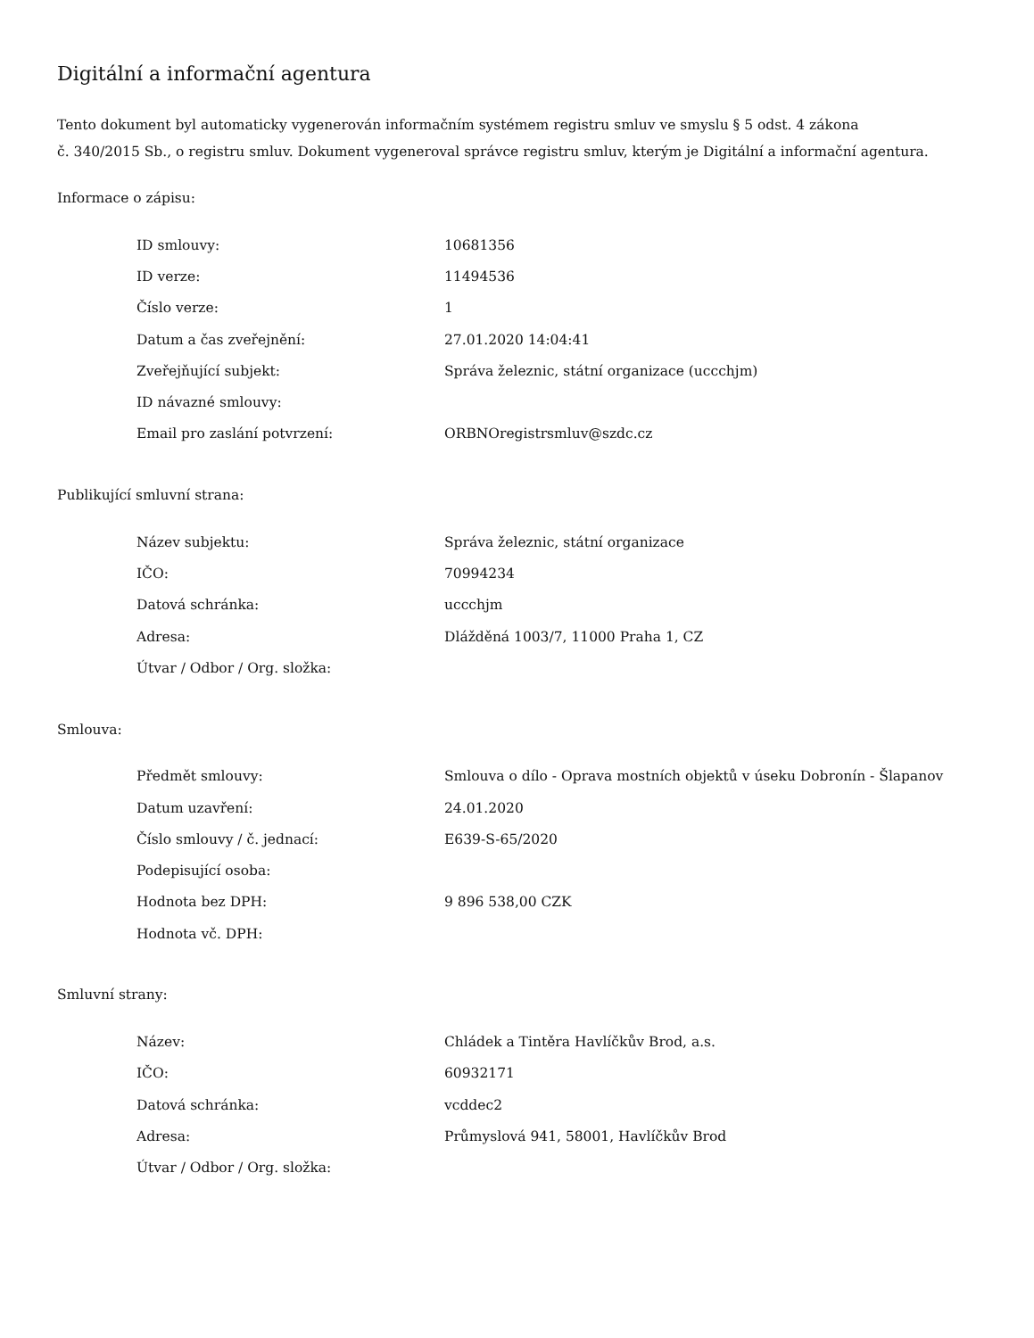Digitální a informační agentura
Tento dokument byl automaticky vygenerován informačním systémem registru smluv ve smyslu § 5 odst. 4 zákona
č. 340/2015 Sb., o registru smluv. Dokument vygeneroval správce registru smluv, kterým je Digitální a informační agentura.
Informace o zápisu:
| ID smlouvy: | 10681356 |
| ID verze: | 11494536 |
| Číslo verze: | 1 |
| Datum a čas zveřejnění: | 27.01.2020 14:04:41 |
| Zveřejňující subjekt: | Správa železnic, státní organizace (uccchjm) |
| ID návazné smlouvy: | |
| Email pro zaslání potvrzení: | ORBNOregistrsmluv@szdc.cz |
Publikující smluvní strana:
| Název subjektu: | Správa železnic, státní organizace |
| IČO: | 70994234 |
| Datová schránka: | uccchjm |
| Adresa: | Dlážděná 1003/7, 11000 Praha 1, CZ |
| Útvar / Odbor / Org. složka: | |
Smlouva:
| Předmět smlouvy: | Smlouva o dílo - Oprava mostních objektů v úseku Dobronín - Šlapanov |
| Datum uzavření: | 24.01.2020 |
| Číslo smlouvy / č. jednací: | E639-S-65/2020 |
| Podepisující osoba: | |
| Hodnota bez DPH: | 9 896 538,00 CZK |
| Hodnota vč. DPH: | |
Smluvní strany:
| Název: | Chládek a Tintěra Havlíčkův Brod, a.s. |
| IČO: | 60932171 |
| Datová schránka: | vcddec2 |
| Adresa: | Průmyslová 941, 58001, Havlíčkův Brod |
| Útvar / Odbor / Org. složka: | |